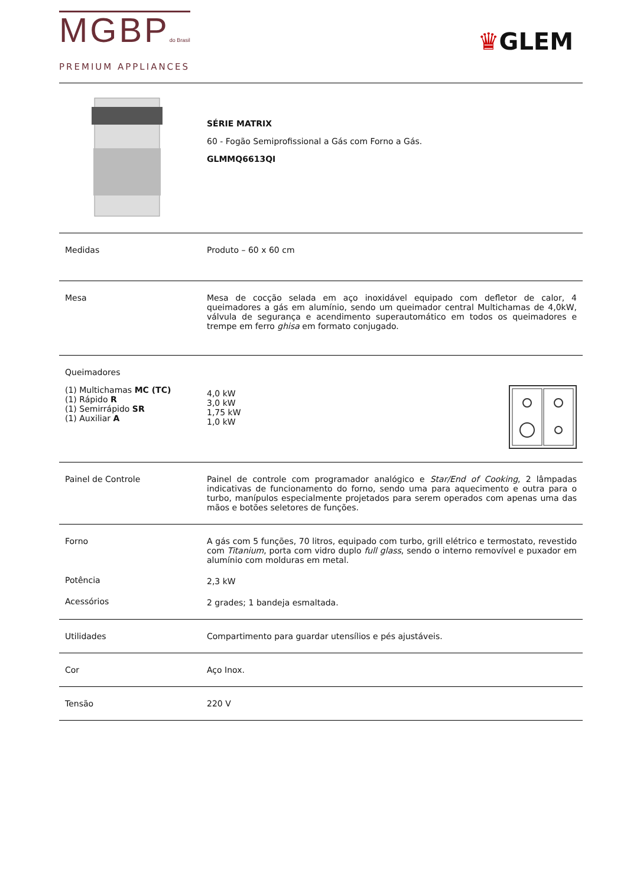MGBPdo Brasil
PREMIUM APPLIANCES
♛GLEM
| | SÉRIE MATRIX 60 - Fogão Semiprofissional a Gás com Forno a Gás. GLMMQ6613QI |
| Medidas | Produto – 60 x 60 cm |
| Mesa | Mesa de cocção selada em aço inoxidável equipado com defletor de calor, 4 queimadores a gás em alumínio, sendo um queimador central Multichamas de 4,0kW, válvula de segurança e acendimento superautomático em todos os queimadores e trempe em ferro ghisa em formato conjugado. |
| Queimadores (1) Multichamas MC (TC) (1) Rápido R (1) Semirrápido SR (1) Auxiliar A | 4,0 kW 3,0 kW 1,75 kW 1,0 kW |
| Painel de Controle | Painel de controle com programador analógico e Star/End of Cooking , 2 lâmpadas indicativas de funcionamento do forno, sendo uma para aquecimento e outra para o turbo, manípulos especialmente projetados para serem operados com apenas uma das mãos e botões seletores de funções. |
| Forno Potência Acessórios | A gás com 5 funções, 70 litros, equipado com turbo, grill elétrico e termostato, revestido com Titanium , porta com vidro duplo full glass , sendo o interno removível e puxador em alumínio com molduras em metal. 2,3 kW 2 grades; 1 bandeja esmaltada. |
| Utilidades | Compartimento para guardar utensílios e pés ajustáveis. |
| Cor | Aço Inox. |
| Tensão | 220 V |